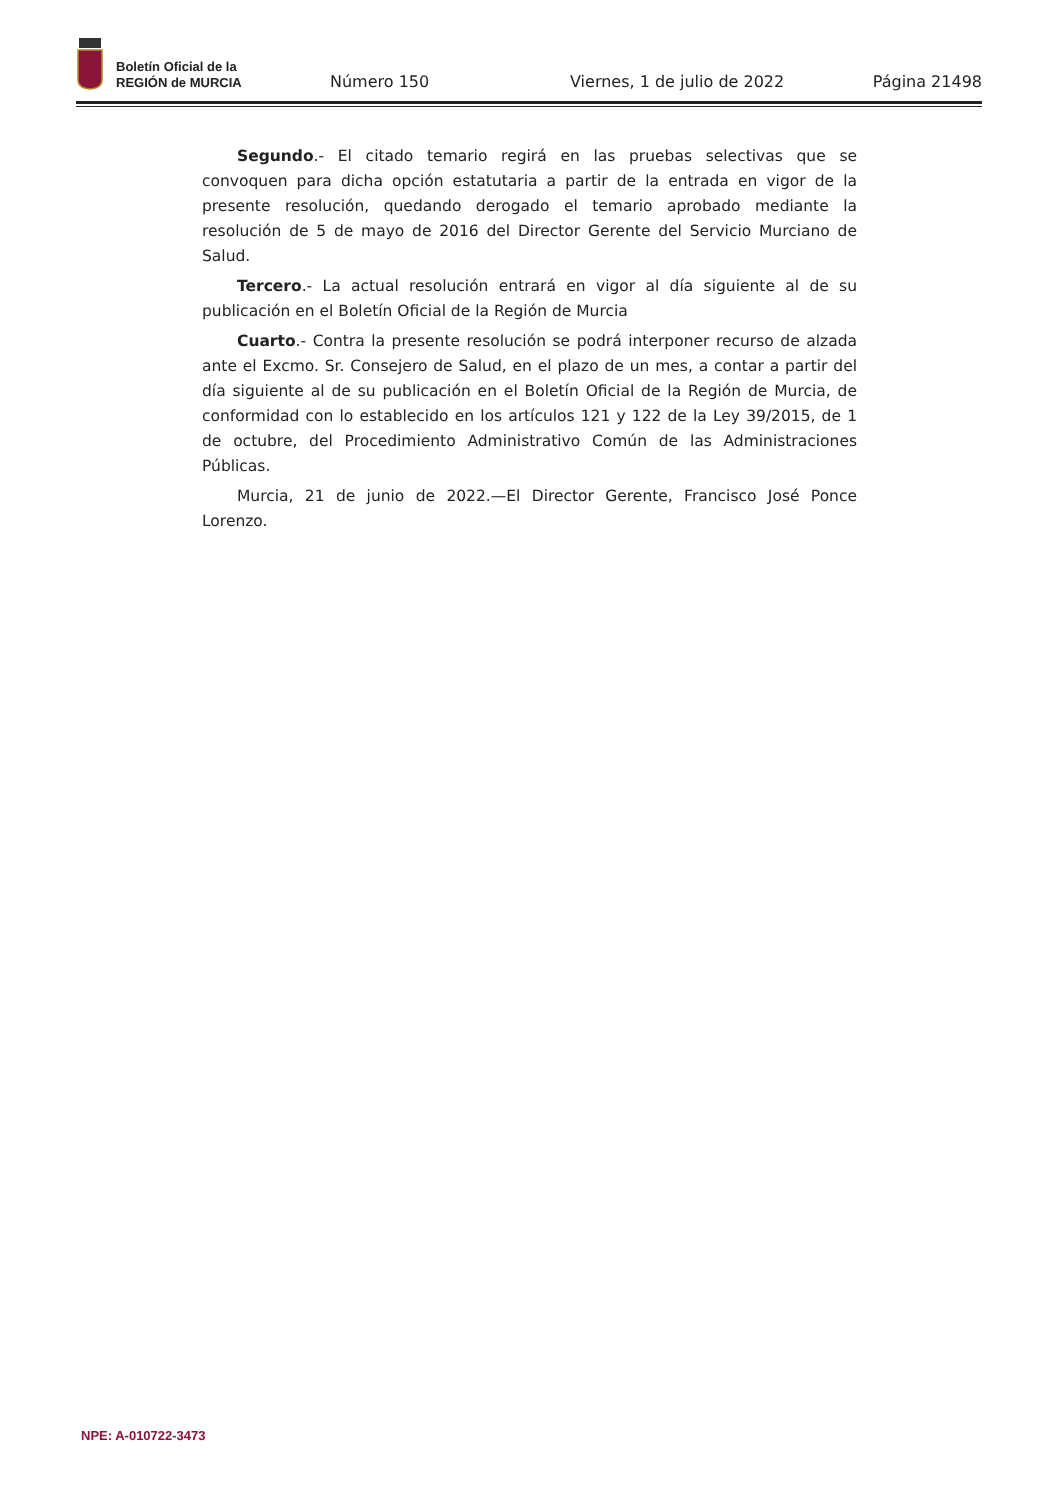Boletín Oficial de la
REGIÓN de MURCIA
Número 150
Viernes, 1 de julio de 2022
Página 21498
Segundo.- El citado temario regirá en las pruebas selectivas que se convoquen para dicha opción estatutaria a partir de la entrada en vigor de la presente resolución, quedando derogado el temario aprobado mediante la resolución de 5 de mayo de 2016 del Director Gerente del Servicio Murciano de Salud.
Tercero.- La actual resolución entrará en vigor al día siguiente al de su publicación en el Boletín Oficial de la Región de Murcia
Cuarto.- Contra la presente resolución se podrá interponer recurso de alzada ante el Excmo. Sr. Consejero de Salud, en el plazo de un mes, a contar a partir del día siguiente al de su publicación en el Boletín Oficial de la Región de Murcia, de conformidad con lo establecido en los artículos 121 y 122 de la Ley 39/2015, de 1 de octubre, del Procedimiento Administrativo Común de las Administraciones Públicas.
Murcia, 21 de junio de 2022.—El Director Gerente, Francisco José Ponce Lorenzo.
NPE: A-010722-3473